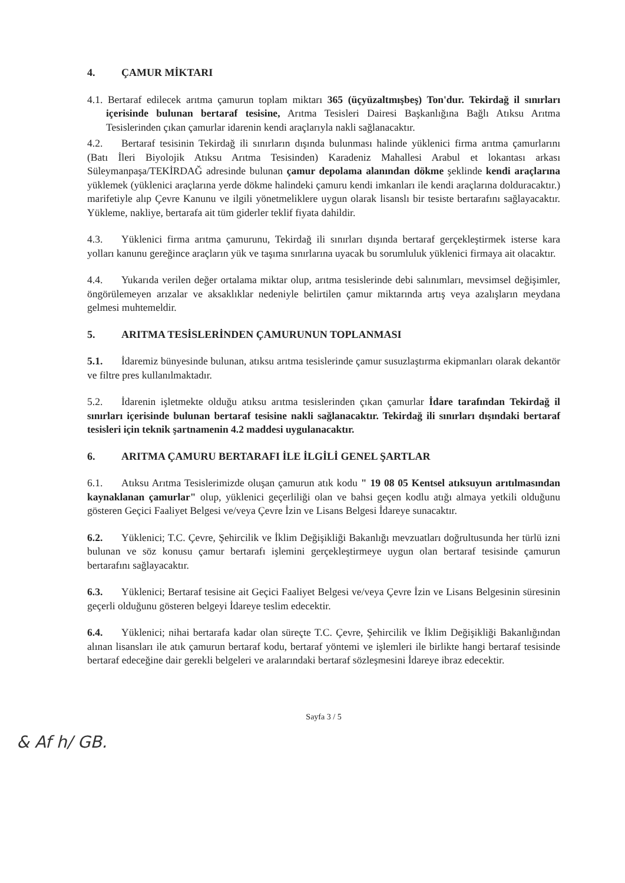4. ÇAMUR MİKTARI
4.1. Bertaraf edilecek arıtma çamurun toplam miktarı 365 (üçyüzaltmışbeş) Ton'dur. Tekirdağ il sınırları içerisinde bulunan bertaraf tesisine, Arıtma Tesisleri Dairesi Başkanlığına Bağlı Atıksu Arıtma Tesislerinden çıkan çamurlar idarenin kendi araçlarıyla nakli sağlanacaktır.
4.2. Bertaraf tesisinin Tekirdağ ili sınırların dışında bulunması halinde yüklenici firma arıtma çamurlarını (Batı İleri Biyolojik Atıksu Arıtma Tesisinden) Karadeniz Mahallesi Arabul et lokantası arkası Süleymanpaşa/TEKİRDAĞ adresinde bulunan çamur depolama alanından dökme şeklinde kendi araçlarına yüklemek (yüklenici araçlarına yerde dökme halindeki çamuru kendi imkanları ile kendi araçlarına dolduracaktır.) marifetiyle alıp Çevre Kanunu ve ilgili yönetmeliklere uygun olarak lisanslı bir tesiste bertarafını sağlayacaktır. Yükleme, nakliye, bertarafa ait tüm giderler teklif fiyata dahildir.
4.3. Yüklenici firma arıtma çamurunu, Tekirdağ ili sınırları dışında bertaraf gerçekleştirmek isterse kara yolları kanunu gereğince araçların yük ve taşıma sınırlarına uyacak bu sorumluluk yüklenici firmaya ait olacaktır.
4.4. Yukarıda verilen değer ortalama miktar olup, arıtma tesislerinde debi salınımları, mevsimsel değişimler, öngörülemeyen arızalar ve aksaklıklar nedeniyle belirtilen çamur miktarında artış veya azalışların meydana gelmesi muhtemeldir.
5. ARITMA TESİSLERİNDEN ÇAMURUNUN TOPLANMASI
5.1. İdaremiz bünyesinde bulunan, atıksu arıtma tesislerinde çamur susuzlaştırma ekipmanları olarak dekantör ve filtre pres kullanılmaktadır.
5.2. İdarenin işletmekte olduğu atıksu arıtma tesislerinden çıkan çamurlar İdare tarafından Tekirdağ il sınırları içerisinde bulunan bertaraf tesisine nakli sağlanacaktır. Tekirdağ ili sınırları dışındaki bertaraf tesisleri için teknik şartnamenin 4.2 maddesi uygulanacaktır.
6. ARITMA ÇAMURU BERTARAFI İLE İLGİLİ GENEL ŞARTLAR
6.1. Atıksu Arıtma Tesislerimizde oluşan çamurun atık kodu " 19 08 05 Kentsel atıksuyun arıtılmasından kaynaklanan çamurlar" olup, yüklenici geçerliliği olan ve bahsi geçen kodlu atığı almaya yetkili olduğunu gösteren Geçici Faaliyet Belgesi ve/veya Çevre İzin ve Lisans Belgesi İdareye sunacaktır.
6.2. Yüklenici; T.C. Çevre, Şehircilik ve İklim Değişikliği Bakanlığı mevzuatları doğrultusunda her türlü izni bulunan ve söz konusu çamur bertarafı işlemini gerçekleştirmeye uygun olan bertaraf tesisinde çamurun bertarafını sağlayacaktır.
6.3. Yüklenici; Bertaraf tesisine ait Geçici Faaliyet Belgesi ve/veya Çevre İzin ve Lisans Belgesinin süresinin geçerli olduğunu gösteren belgeyi İdareye teslim edecektir.
6.4. Yüklenici; nihai bertarafa kadar olan süreçte T.C. Çevre, Şehircilik ve İklim Değişikliği Bakanlığından alınan lisansları ile atık çamurun bertaraf kodu, bertaraf yöntemi ve işlemleri ile birlikte hangi bertaraf tesisinde bertaraf edeceğine dair gerekli belgeleri ve aralarındaki bertaraf sözleşmesini İdareye ibraz edecektir.
Sayfa 3 / 5
& Af h/ GB.